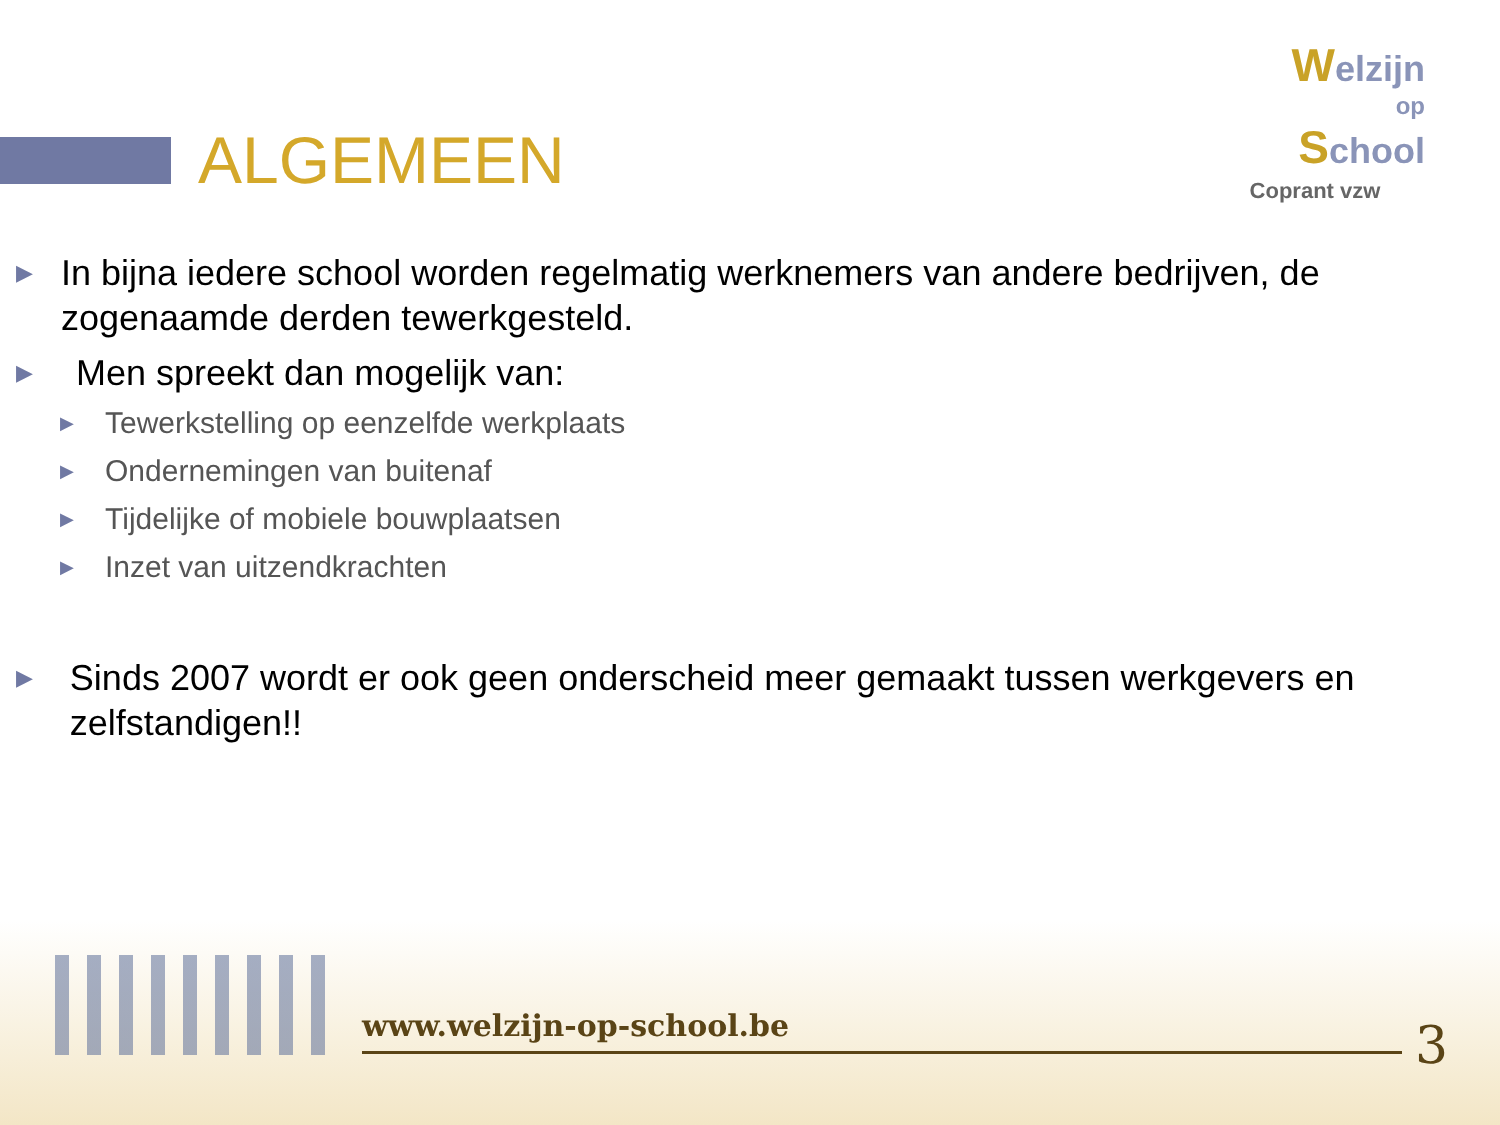ALGEMEEN
Welzijn
op
School
Coprant vzw
▶ In bijna iedere school worden regelmatig werknemers van andere bedrijven, de zogenaamde derden tewerkgesteld.
▶ Men spreekt dan mogelijk van:
▶ Tewerkstelling op eenzelfde werkplaats
▶ Ondernemingen van buitenaf
▶ Tijdelijke of mobiele bouwplaatsen
▶ Inzet van uitzendkrachten
▶ Sinds 2007 wordt er ook geen onderscheid meer gemaakt tussen werkgevers en zelfstandigen!!
www.welzijn-op-school.be 3